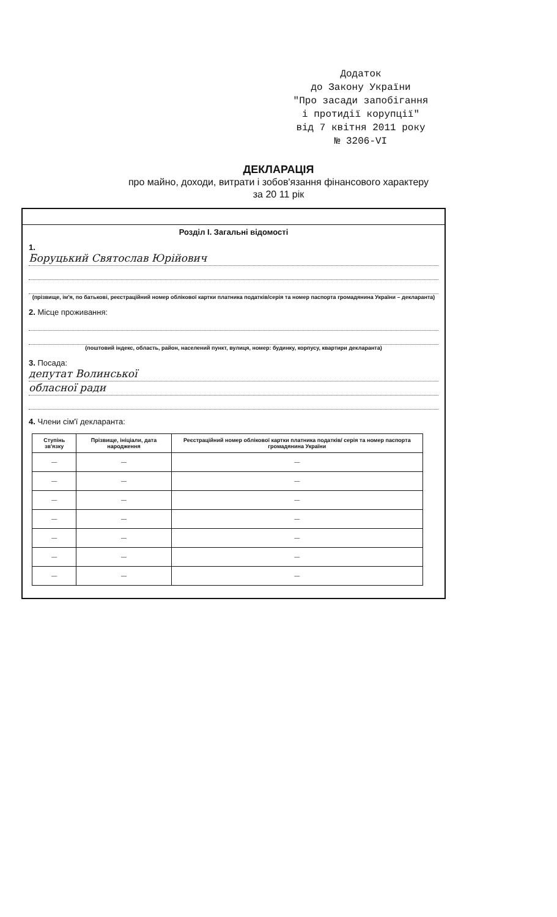Додаток
до Закону України
"Про засади запобігання
і протидії корупції"
від 7 квітня 2011 року
№ 3206-VI
ДЕКЛАРАЦІЯ
про майно, доходи, витрати і зобов'язання фінансового характеру
за 20 11 рік
Розділ І. Загальні відомості
1.
Боруцький Святослав Юрійович
(прізвище, ім'я, по батькові, реєстраційний номер облікової картки платника податків/серія та номер паспорта громадянина України – декларанта)
2. Місце проживання:
(поштовий індекс, область, район, населений пункт, вулиця, номер: будинку, корпусу, квартири декларанта)
3. Посада:
депутат Волинської
обласної ради
4. Члени сім'ї декларанта:
| Ступінь зв'язку | Прізвище, ініціали, дата народження | Реєстраційний номер облікової картки платника податків/ серія та номер паспорта громадянина України |
| --- | --- | --- |
| — | — | — |
| — | — | — |
| — | — | — |
| — | — | — |
| — | — | — |
| — | — | — |
| — | — | — |